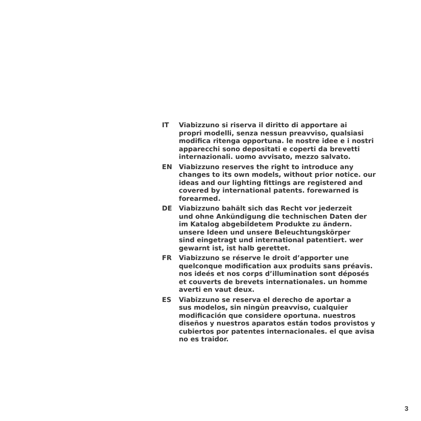IT Viabizzuno si riserva il diritto di apportare ai
propri modelli, senza nessun preavviso, qualsiasi
modifica ritenga opportuna. le nostre idee e i nostri
apparecchi sono depositati e coperti da brevetti
internazionali. uomo avvisato, mezzo salvato.
EN Viabizzuno reserves the right to introduce any
changes to its own models, without prior notice. our
ideas and our lighting fittings are registered and
covered by international patents. forewarned is
forearmed.
DE Viabizzuno bahält sich das Recht vor jederzeit
und ohne Ankündigung die technischen Daten der
im Katalog abgebildetem Produkte zu ändern.
unsere Ideen und unsere Beleuchtungskörper
sind eingetragt und international patentiert. wer
gewarnt ist, ist halb gerettet.
FR Viabizzuno se réserve le droit d’apporter une
quelconque modification aux produits sans préavis.
nos ideés et nos corps d’illumination sont déposés
et couverts de brevets internationales. un homme
averti en vaut deux.
ES Viabizzuno se reserva el derecho de aportar a
sus modelos, sin ningùn preavviso, cualquier
modificación que considere oportuna. nuestros
diseños y nuestros aparatos están todos provistos y
cubiertos por patentes internacionales. el que avisa
no es traidor.
3